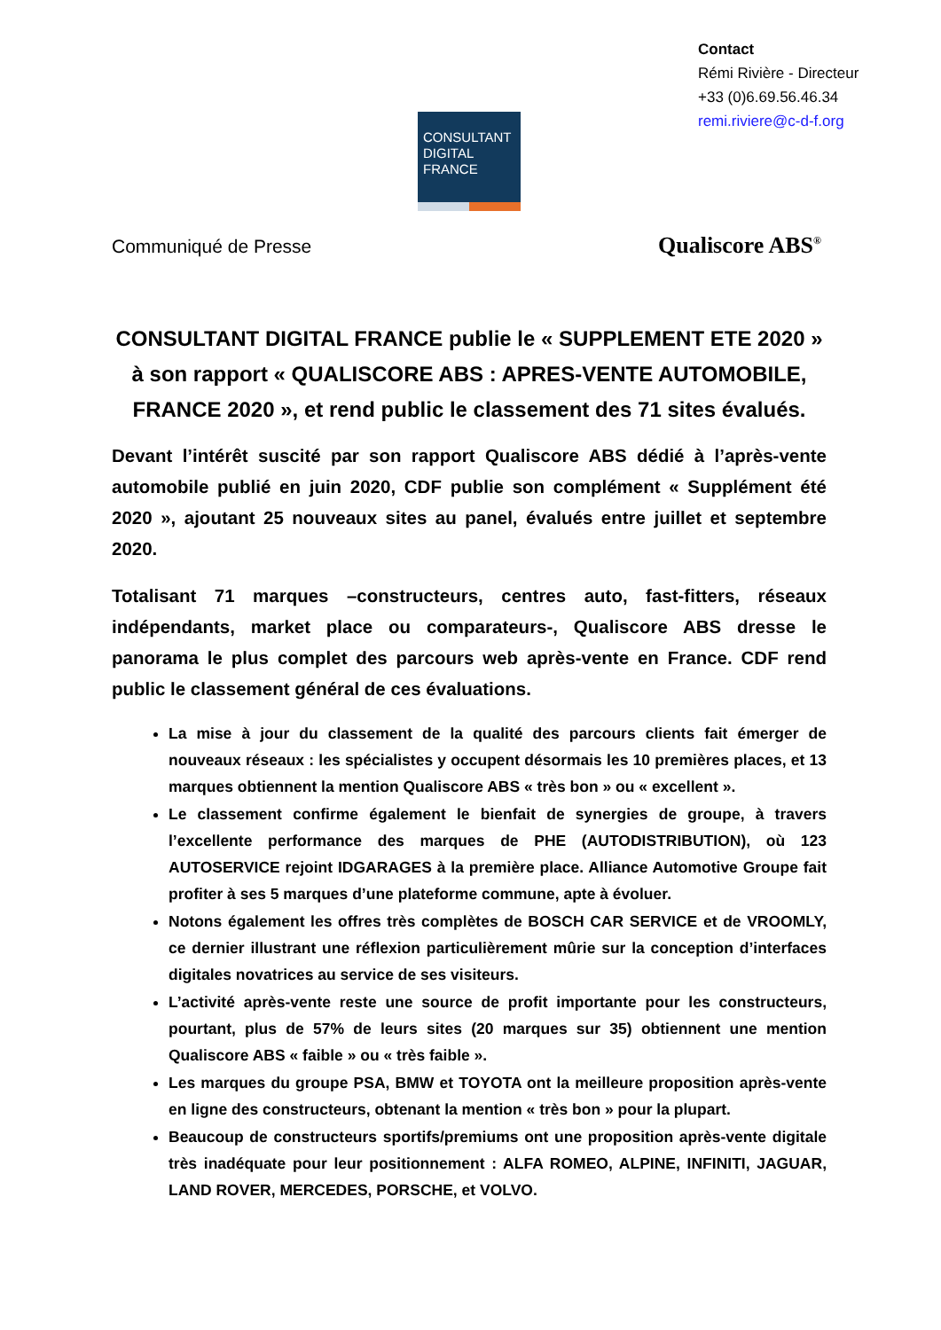Contact
Rémi Rivière - Directeur
+33 (0)6.69.56.46.34
remi.riviere@c-d-f.org
CONSULTANT
DIGITAL
FRANCE
Communiqué de Presse Qualiscore ABS<sup>®</sup>
CONSULTANT DIGITAL FRANCE publie le « SUPPLEMENT ETE 2020 » à son rapport « QUALISCORE ABS : APRES-VENTE AUTOMOBILE, FRANCE 2020 », et rend public le classement des 71 sites évalués.
Devant l’intérêt suscité par son rapport Qualiscore ABS dédié à l’après-vente automobile publié en juin 2020, CDF publie son complément « Supplément été 2020 », ajoutant 25 nouveaux sites au panel, évalués entre juillet et septembre 2020.
Totalisant 71 marques –constructeurs, centres auto, fast-fitters, réseaux indépendants, market place ou comparateurs-, Qualiscore ABS dresse le panorama le plus complet des parcours web après-vente en France. CDF rend public le classement général de ces évaluations.
La mise à jour du classement de la qualité des parcours clients fait émerger de nouveaux réseaux : les spécialistes y occupent désormais les 10 premières places, et 13 marques obtiennent la mention Qualiscore ABS « très bon » ou « excellent ».
Le classement confirme également le bienfait de synergies de groupe, à travers l’excellente performance des marques de PHE (AUTODISTRIBUTION), où 123 AUTOSERVICE rejoint IDGARAGES à la première place. Alliance Automotive Groupe fait profiter à ses 5 marques d’une plateforme commune, apte à évoluer.
Notons également les offres très complètes de BOSCH CAR SERVICE et de VROOMLY, ce dernier illustrant une réflexion particulièrement mûrie sur la conception d’interfaces digitales novatrices au service de ses visiteurs.
L’activité après-vente reste une source de profit importante pour les constructeurs, pourtant, plus de 57% de leurs sites (20 marques sur 35) obtiennent une mention Qualiscore ABS « faible » ou « très faible ».
Les marques du groupe PSA, BMW et TOYOTA ont la meilleure proposition après-vente en ligne des constructeurs, obtenant la mention « très bon » pour la plupart.
Beaucoup de constructeurs sportifs/premiums ont une proposition après-vente digitale très inadéquate pour leur positionnement : ALFA ROMEO, ALPINE, INFINITI, JAGUAR, LAND ROVER, MERCEDES, PORSCHE, et VOLVO.